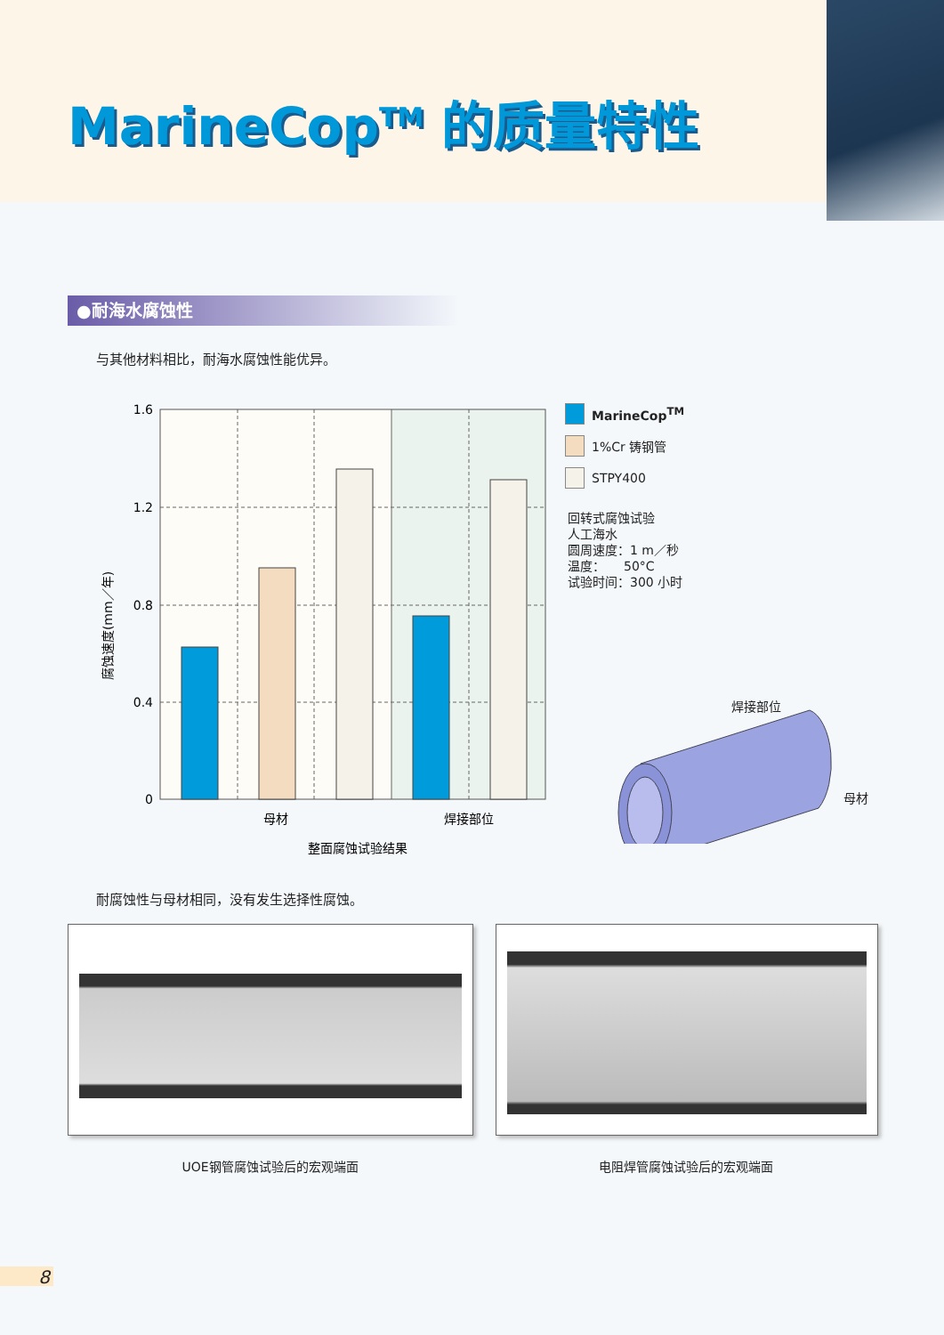MarineCop<sup>TM</sup> 的质量特性
●耐海水腐蚀性
与其他材料相比，耐海水腐蚀性能优异。
1.6
1.2
0.8
0.4
0
母材
焊接部位
整面腐蚀试验结果
腐蚀速度(mm／年)
MarineCop<sup>TM</sup>
1%Cr 铸钢管
STPY400
回转式腐蚀试验
人工海水
圆周速度：1 m／秒
温度：　　50°C
试验时间：300 小时
焊接部位
母材
耐腐蚀性与母材相同，没有发生选择性腐蚀。
UOE钢管腐蚀试验后的宏观端面 电阻焊管腐蚀试验后的宏观端面
8